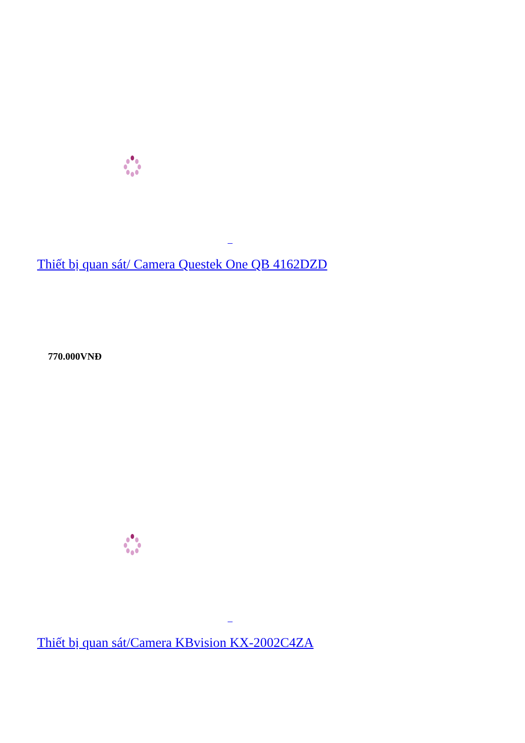Thiết bị quan sát/ Camera Questek One QB 4162DZD
770.000VNĐ
Thiết bị quan sát/Camera KBvision KX-2002C4ZA